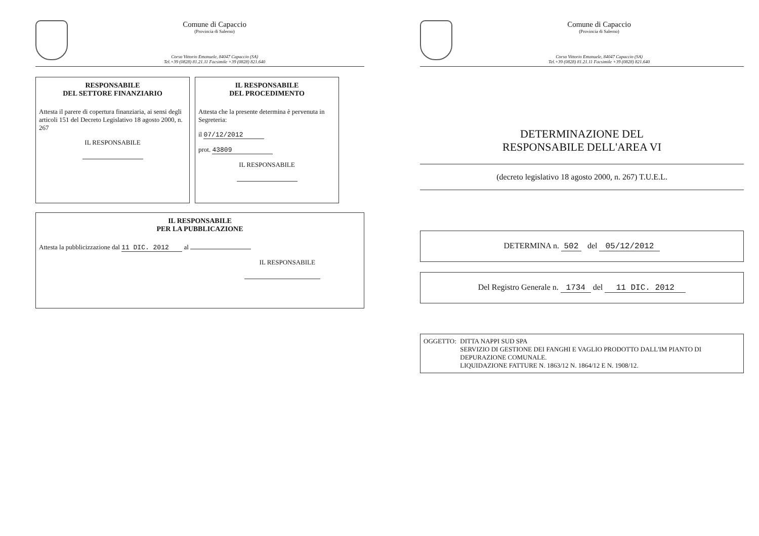Comune di Capaccio
(Provincia di Salerno)
Corso Vittorio Emanuele, 84047 Capaccio (SA)
Tel.+39 (0828) 81.21.11 Facsimile +39 (0828) 821.640
RESPONSABILE
DEL SETTORE FINANZIARIO
Attesta il parere di copertura finanziaria, ai sensi degli articoli 151 del Decreto Legislativo 18 agosto 2000, n. 267
IL RESPONSABILE
IL RESPONSABILE
DEL PROCEDIMENTO
Attesta che la presente determina è pervenuta in Segreteria:
il 07/12/2012
prot. 43809
IL RESPONSABILE
IL RESPONSABILE
PER LA PUBBLICAZIONE
Attesta la pubblicizzazione dal 11 DIC. 2012 al
IL RESPONSABILE
Comune di Capaccio
(Provincia di Salerno)
Corso Vittorio Emanuele, 84047 Capaccio (SA)
Tel.+39 (0828) 81.21.11 Facsimile +39 (0828) 821.640
DETERMINAZIONE DEL
RESPONSABILE DELL'AREA VI
(decreto legislativo 18 agosto 2000, n. 267) T.U.E.L.
DETERMINA n. 502 del 05/12/2012
Del Registro Generale n. 1734 del 11 DIC. 2012
OGGETTO: DITTA NAPPI SUD SPA
SERVIZIO DI GESTIONE DEI FANGHI E VAGLIO PRODOTTO DALL'IM PIANTO DI DEPURAZIONE COMUNALE.
LIQUIDAZIONE FATTURE N. 1863/12 N. 1864/12 E N. 1908/12.